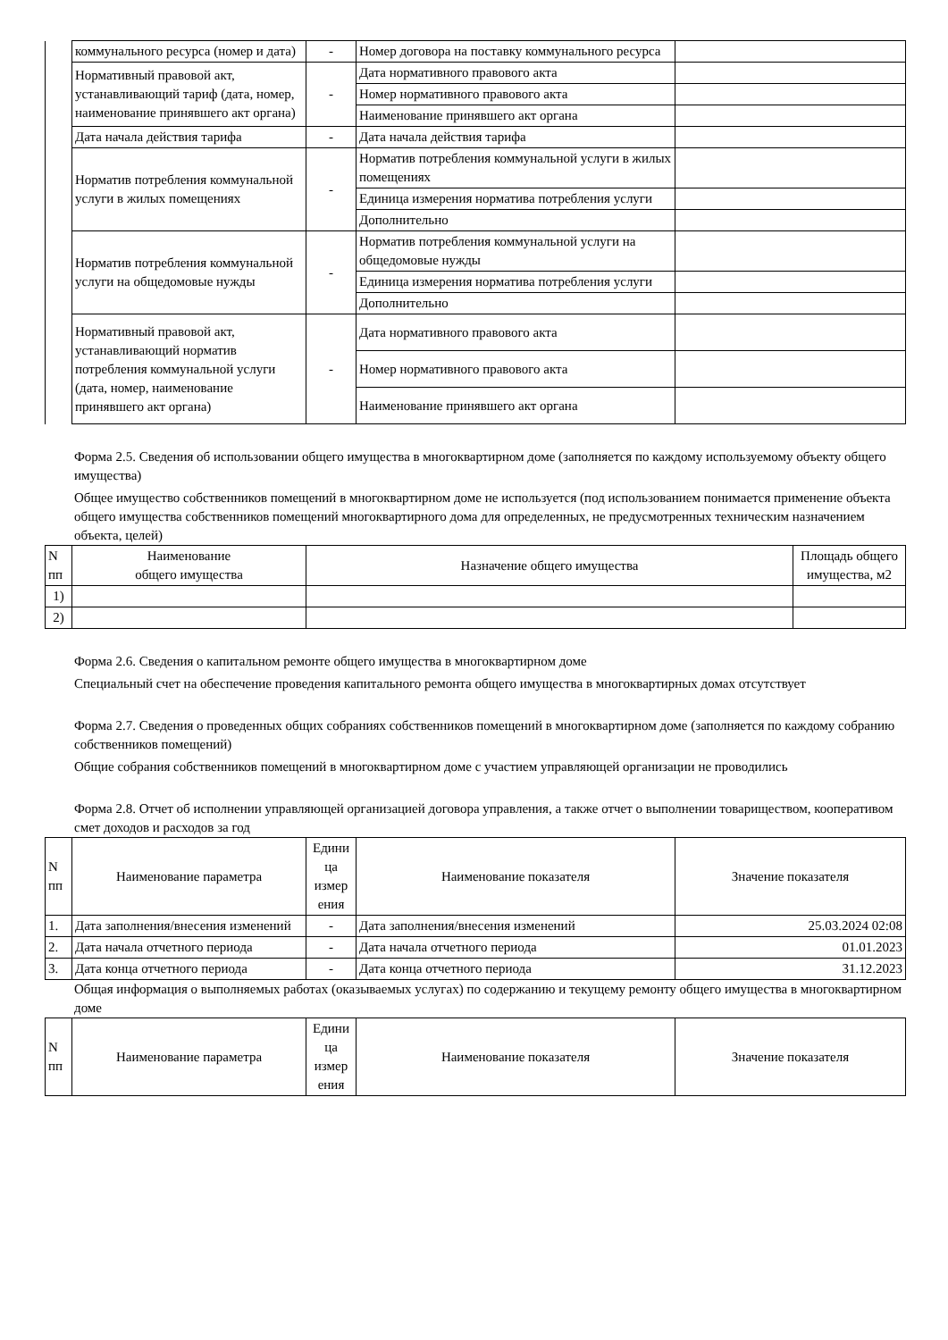| | коммунального ресурса (номер и дата) | - | Номер договора на поставку коммунального ресурса | |
| | Нормативный правовой акт, устанавливающий тариф (дата, номер, наименование принявшего акт органа) | - | Дата нормативного правового акта | |
| | | | Номер нормативного правового акта | |
| | | | Наименование принявшего акт органа | |
| | Дата начала действия тарифа | - | Дата начала действия тарифа | |
| | Норматив потребления коммунальной услуги в жилых помещениях | - | Норматив потребления коммунальной услуги в жилых помещениях | |
| | | | Единица измерения норматива потребления услуги | |
| | | | Дополнительно | |
| | Норматив потребления коммунальной услуги на общедомовые нужды | - | Норматив потребления коммунальной услуги на общедомовые нужды | |
| | | | Единица измерения норматива потребления услуги | |
| | | | Дополнительно | |
| | Нормативный правовой акт, устанавливающий норматив потребления коммунальной услуги (дата, номер, наименование принявшего акт органа) | - | Дата нормативного правового акта | |
| | | | Номер нормативного правового акта | |
| | | | Наименование принявшего акт органа | |
Форма 2.5. Сведения об использовании общего имущества в многоквартирном доме (заполняется по каждому используемому объекту общего имущества)
Общее имущество собственников помещений в многоквартирном доме не используется (под использованием понимается применение объекта общего имущества собственников помещений многоквартирного дома для определенных, не предусмотренных техническим назначением объекта, целей)
| N пп | Наименование общего имущества | Назначение общего имущества | Площадь общего имущества, м2 |
| --- | --- | --- | --- |
| 1) | | | |
| 2) | | | |
Форма 2.6. Сведения о капитальном ремонте общего имущества в многоквартирном доме
Специальный счет на обеспечение проведения капитального ремонта общего имущества в многоквартирных домах отсутствует
Форма 2.7. Сведения о проведенных общих собраниях собственников помещений в многоквартирном доме (заполняется по каждому собранию собственников помещений)
Общие собрания собственников помещений в многоквартирном доме с участием управляющей организации не проводились
Форма 2.8. Отчет об исполнении управляющей организацией договора управления, а также отчет о выполнении товариществом, кооперативом смет доходов и расходов за год
| N пп | Наименование параметра | Едини ца измер ения | Наименование показателя | Значение показателя |
| --- | --- | --- | --- | --- |
| 1. | Дата заполнения/внесения изменений | - | Дата заполнения/внесения изменений | 25.03.2024 02:08 |
| 2. | Дата начала отчетного периода | - | Дата начала отчетного периода | 01.01.2023 |
| 3. | Дата конца отчетного периода | - | Дата конца отчетного периода | 31.12.2023 |
Общая информация о выполняемых работах (оказываемых услугах) по содержанию и текущему ремонту общего имущества в многоквартирном доме
| N пп | Наименование параметра | Едини ца измер ения | Наименование показателя | Значение показателя |
| --- | --- | --- | --- | --- |